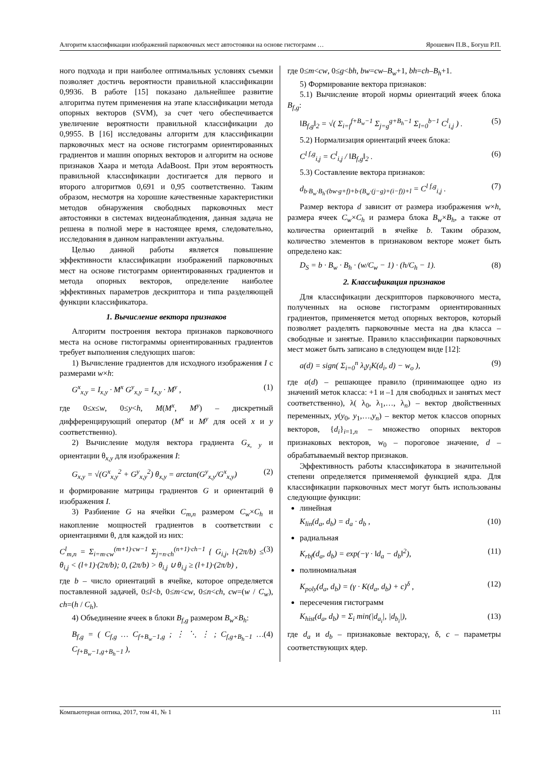Алгоритм классификации изображений парковочных мест автостоянки на основе гистограмм … Ярошевич П.В., Богуш Р.П.
ного подхода и при наиболее оптимальных условиях съемки позволяет достичь вероятности правильной классификации 0,9936. В работе [15] показано дальнейшее развитие алгоритма путем применения на этапе классификации метода опорных векторов (SVM), за счет чего обеспечивается увеличение вероятности правильной классификации до 0,9955. В [16] исследованы алгоритм для классификации парковочных мест на основе гистограмм ориентированных градиентов и машин опорных векторов и алгоритм на основе признаков Хаара и метода AdaBoost. При этом вероятность правильной классификации достигается для первого и второго алгоритмов 0,691 и 0,95 соответственно. Таким образом, несмотря на хорошие качественные характеристики методов обнаружения свободных парковочных мест автостоянки в системах видеонаблюдения, данная задача не решена в полной мере в настоящее время, следовательно, исследования в данном направлении актуальны.
Целью данной работы является повышение эффективности классификации изображений парковочных мест на основе гистограмм ориентированных градиентов и метода опорных векторов, определение наиболее эффективных параметров дескриптора и типа разделяющей функции классификатора.
1. Вычисление вектора признаков
Алгоритм построения вектора признаков парковочного места на основе гистограммы ориентированных градиентов требует выполнения следующих шагов:
1) Вычисление градиентов для исходного изображения I с размерами w×h:
G<sup>x</sup><sub>x,y</sub> = I<sub>x,y</sub> · M<sup>x</sup> G<sup>y</sup><sub>x,y</sub> = I<sub>x,y</sub> · M<sup>y</sup> , (1)
где 0≤x≤w, 0≤y<h, M(M<sup>x</sup>, M<sup>y</sup>) – дискретный дифференцирующий оператор (M<sup>x</sup> и M<sup>y</sup> для осей x и y соответственно).
2) Вычисление модуля вектора градиента G<sub>x, y</sub> и ориентации θ<sub>x,y</sub> для изображения I:
G<sub>x,y</sub> = √(G<sup>x</sup><sub>x,y</sub><sup>2</sup> + G<sup>y</sup><sub>x,y</sub><sup>2</sup>) θ<sub>x,y</sub> = arctan(G<sup>y</sup><sub>x,y</sub>/G<sup>x</sup><sub>x,y</sub>) (2)
и формирование матрицы градиентов G и ориентаций θ изображения I.
3) Разбиение G на ячейки C<sub>m,n</sub> размером C<sub>w</sub>×C<sub>h</sub> и накопление мощностей градиентов в соответствии с ориентациями θ, для каждой из них:
C<sup>l</sup><sub>m,n</sub> = Σ<sub>i=m·cw</sub><sup>(m+1)·cw−1</sup> Σ<sub>j=n·ch</sub><sup>(n+1)·ch−1</sup> { G<sub>i,j</sub>, l·(2π/b) ≤ θ<sub>i,j</sub> < (l+1)·(2π/b); 0, (2π/b) > θ<sub>i,j</sub> ∪ θ<sub>i,j</sub> ≥ (l+1)·(2π/b) , (3)
где b – число ориентаций в ячейке, которое определяется поставленной задачей, 0≤l<b, 0≤m<cw, 0≤n<ch, cw=(w / C<sub>w</sub>), ch=(h / C<sub>h</sub>).
4) Объединение ячеек в блоки B<sub>f,g</sub> размером B<sub>w</sub>×B<sub>h</sub>:
B<sub>f,g</sub> = ( C<sub>f,g</sub> … C<sub>f+B<sub>w</sub>−1,g</sub> ; ⋮ ⋱ ⋮ ; C<sub>f,g+B<sub>h</sub>−1</sub> … C<sub>f+B<sub>w</sub>−1,g+B<sub>h</sub>−1</sub> ), (4)
где 0≤m<cw, 0≤g<bh, bw=cw–B<sub>w</sub>+1, bh=ch–B<sub>h</sub>+1.
5) Формирование вектора признаков:
5.1) Вычисление второй нормы ориентаций ячеек блока B<sub>f,g</sub>:
‖B<sub>f,g</sub>‖<sub>2</sub> = √( Σ<sub>i=f</sub><sup>f+B<sub>w</sub>−1</sup> Σ<sub>j=g</sub><sup>g+B<sub>h</sub>−1</sup> Σ<sub>l=0</sub><sup>b−1</sup> C<sup>l</sup><sub>i,j</sub> ) . (5)
5.2) Нормализация ориентаций ячеек блока:
C<sup>l f,g</sup><sub>i,j</sub> = C<sup>l</sup><sub>i,j</sub> / ‖B<sub>f,g</sub>‖<sub>2</sub> . (6)
5.3) Составление вектора признаков:
d<sub>b·B<sub>w</sub>·B<sub>h</sub>·(bw·g+f)+b·(B<sub>w</sub>·(j−g)+(i−f))+l</sub> = C<sup>l f,g</sup><sub>i,j</sub> . (7)
Размер вектора d зависит от размера изображения w×h, размера ячеек C<sub>w</sub>×C<sub>h</sub> и размера блока B<sub>w</sub>×B<sub>h</sub>, а также от количества ориентаций в ячейке b. Таким образом, количество элементов в признаковом векторе может быть определено как:
D<sub>S</sub> = b · B<sub>w</sub> · B<sub>h</sub> · (w/C<sub>w</sub> − 1) · (h/C<sub>h</sub> − 1). (8)
2. Классификация признаков
Для классификации дескрипторов парковочного места, полученных на основе гистограмм ориентированных градиентов, применяется метод опорных векторов, который позволяет разделять парковочные места на два класса – свободные и занятые. Правило классификации парковочных мест может быть записано в следующем виде [12]:
a(d) = sign( Σ<sub>i=0</sub><sup>n</sup> λ<sub>i</sub>y<sub>i</sub>K(d<sub>i</sub>, d) − w<sub>o</sub> ), (9)
где a(d) – решающее правило (принимающее одно из значений меток класса: +1 и –1 для свободных и занятых мест соответственно), λ( λ<sub>0</sub>, λ<sub>1</sub>,…, λ<sub>n</sub>) – вектор двойственных переменных, y(y<sub>0</sub>, y<sub>1</sub>,…,y<sub>n</sub>) – вектор меток классов опорных векторов, {d<sub>i</sub>}<sub>i=1,n</sub> – множество опорных векторов признаковых векторов, w<sub>0</sub> – пороговое значение, d – обрабатываемый вектор признаков.
Эффективность работы классификатора в значительной степени определяется применяемой функцией ядра. Для классификации парковочных мест могут быть использованы следующие функции:
линейная
K<sub>lin</sub>(d<sub>a</sub>, d<sub>b</sub>) = d<sub>a</sub> · d<sub>b</sub> , (10)
радиальная
K<sub>rbf</sub>(d<sub>a</sub>, d<sub>b</sub>) = exp(−γ · ‖d<sub>a</sub> − d<sub>b</sub>‖<sup>2</sup>), (11)
полиномиальная
K<sub>poly</sub>(d<sub>a</sub>, d<sub>b</sub>) = (γ · K(d<sub>a</sub>, d<sub>b</sub>) + c)<sup>δ</sup> , (12)
пересечения гистограмм
K<sub>hist</sub>(d<sub>a</sub>, d<sub>b</sub>) = Σ<sub>i</sub> min(|d<sub>a<sub>i</sub></sub>|, |d<sub>b<sub>i</sub></sub>|), (13)
где d<sub>a</sub> и d<sub>b</sub> – признаковые вектора;γ, δ, c – параметры соответствующих ядер.
Компьютерная оптика, 2017, том 41, № 1 111